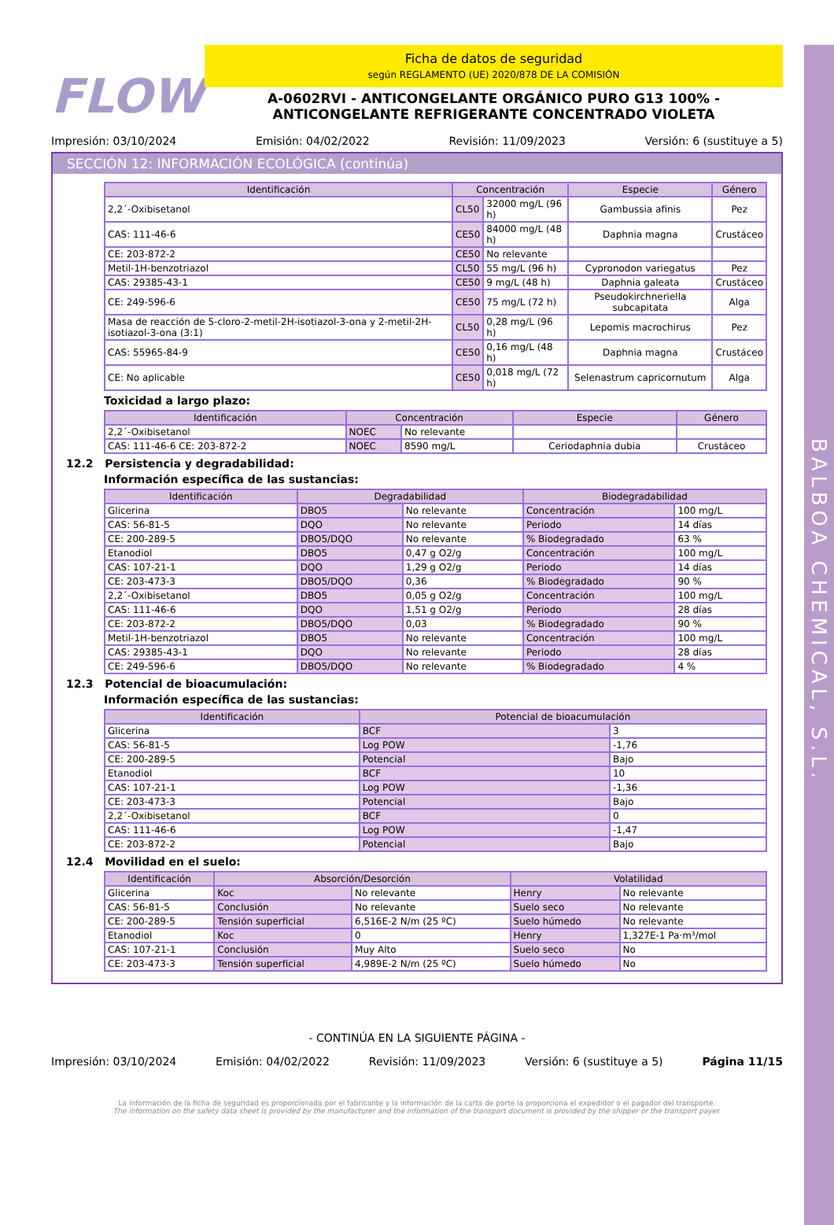BALBOA CHEMICAL, S.L.
FLOW
Ficha de datos de seguridad
según REGLAMENTO (UE) 2020/878 DE LA COMISIÓN
A-0602RVI - ANTICONGELANTE ORGÁNICO PURO G13 100% -
ANTICONGELANTE REFRIGERANTE CONCENTRADO VIOLETA
Impresión: 03/10/2024 Emisión: 04/02/2022 Revisión: 11/09/2023 Versión: 6 (sustituye a 5)
SECCIÓN 12: INFORMACIÓN ECOLÓGICA (continúa)
| Identificación | Concentración | | Especie | Género |
| --- | --- | --- | --- | --- |
| 2,2´-Oxibisetanol | CL50 | 32000 mg/L (96 h) | Gambussia afinis | Pez |
| CAS: 111-46-6 | CE50 | 84000 mg/L (48 h) | Daphnia magna | Crustáceo |
| CE: 203-872-2 | CE50 | No relevante | | |
| Metil-1H-benzotriazol | CL50 | 55 mg/L (96 h) | Cypronodon variegatus | Pez |
| CAS: 29385-43-1 | CE50 | 9 mg/L (48 h) | Daphnia galeata | Crustáceo |
| CE: 249-596-6 | CE50 | 75 mg/L (72 h) | Pseudokirchneriella subcapitata | Alga |
| Masa de reacción de 5-cloro-2-metil-2H-isotiazol-3-ona y 2-metil-2H-isotiazol-3-ona (3:1) | CL50 | 0,28 mg/L (96 h) | Lepomis macrochirus | Pez |
| CAS: 55965-84-9 | CE50 | 0,16 mg/L (48 h) | Daphnia magna | Crustáceo |
| CE: No aplicable | CE50 | 0,018 mg/L (72 h) | Selenastrum capricornutum | Alga |
Toxicidad a largo plazo:
| Identificación | Concentración | | Especie | Género |
| --- | --- | --- | --- | --- |
| 2,2´-Oxibisetanol | NOEC | No relevante | | |
| CAS: 111-46-6 CE: 203-872-2 | NOEC | 8590 mg/L | Ceriodaphnia dubia | Crustáceo |
12.2 Persistencia y degradabilidad:
Información específica de las sustancias:
| Identificación | Degradabilidad | | Biodegradabilidad | |
| --- | --- | --- | --- | --- |
| Glicerina | DBO5 | No relevante | Concentración | 100 mg/L |
| CAS: 56-81-5 | DQO | No relevante | Periodo | 14 días |
| CE: 200-289-5 | DBO5/DQO | No relevante | % Biodegradado | 63 % |
| Etanodiol | DBO5 | 0,47 g O2/g | Concentración | 100 mg/L |
| CAS: 107-21-1 | DQO | 1,29 g O2/g | Periodo | 14 días |
| CE: 203-473-3 | DBO5/DQO | 0,36 | % Biodegradado | 90 % |
| 2,2´-Oxibisetanol | DBO5 | 0,05 g O2/g | Concentración | 100 mg/L |
| CAS: 111-46-6 | DQO | 1,51 g O2/g | Periodo | 28 días |
| CE: 203-872-2 | DBO5/DQO | 0,03 | % Biodegradado | 90 % |
| Metil-1H-benzotriazol | DBO5 | No relevante | Concentración | 100 mg/L |
| CAS: 29385-43-1 | DQO | No relevante | Periodo | 28 días |
| CE: 249-596-6 | DBO5/DQO | No relevante | % Biodegradado | 4 % |
12.3 Potencial de bioacumulación:
Información específica de las sustancias:
| Identificación | Potencial de bioacumulación | |
| --- | --- | --- |
| Glicerina | BCF | 3 |
| CAS: 56-81-5 | Log POW | -1,76 |
| CE: 200-289-5 | Potencial | Bajo |
| Etanodiol | BCF | 10 |
| CAS: 107-21-1 | Log POW | -1,36 |
| CE: 203-473-3 | Potencial | Bajo |
| 2,2´-Oxibisetanol | BCF | 0 |
| CAS: 111-46-6 | Log POW | -1,47 |
| CE: 203-872-2 | Potencial | Bajo |
12.4 Movilidad en el suelo:
| Identificación | Absorción/Desorción | | Volatilidad | |
| --- | --- | --- | --- | --- |
| Glicerina | Koc | No relevante | Henry | No relevante |
| CAS: 56-81-5 | Conclusión | No relevante | Suelo seco | No relevante |
| CE: 200-289-5 | Tensión superficial | 6,516E-2 N/m (25 ºC) | Suelo húmedo | No relevante |
| Etanodiol | Koc | 0 | Henry | 1,327E-1 Pa·m³/mol |
| CAS: 107-21-1 | Conclusión | Muy Alto | Suelo seco | No |
| CE: 203-473-3 | Tensión superficial | 4,989E-2 N/m (25 ºC) | Suelo húmedo | No |
- CONTINÚA EN LA SIGUIENTE PÁGINA -
Impresión: 03/10/2024 Emisión: 04/02/2022 Revisión: 11/09/2023 Versión: 6 (sustituye a 5) Página 11/15
La información de la ficha de seguridad es proporcionada por el fabricante y la información de la carta de porte la proporciona el expedidor o el pagador del transporte.
The information on the safety data sheet is provided by the manufacturer and the information of the transport document is provided by the shipper or the transport payer.